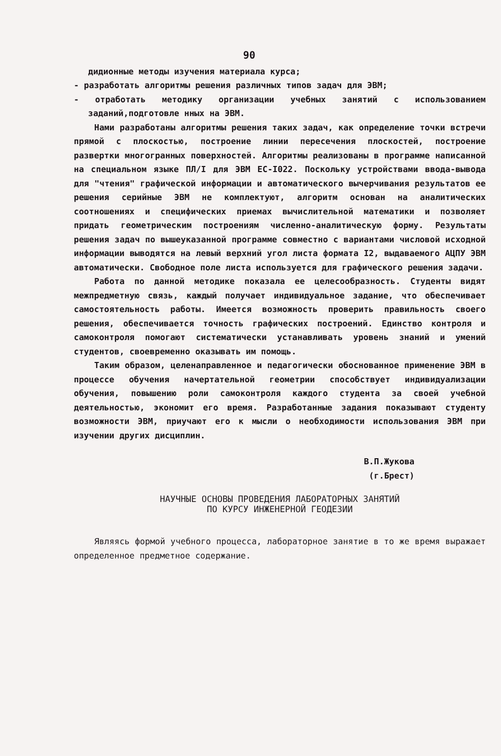90
дидионные методы изучения материала курса;
- разработать алгоритмы решения различных типов задач для ЭВМ;
- отработать методику организации учебных занятий с использованием заданий,подготовле нных на ЭВМ.
Нами разработаны алгоритмы решения таких задач, как определение точки встречи прямой с плоскостью, построение линии пересечения плоскостей, построение развертки многогранных поверхностей. Алгоритмы реализованы в программе написанной на специальном языке ПЛ/I для ЭВМ ЕС-I022. Поскольку устройствами ввода-вывода для "чтения" графической информации и автоматического вычерчивания результатов ее решения серийные ЭВМ не комплектуют, алгоритм основан на аналитических соотношениях и специфических приемах вычислительной математики и позволяет придать геометрическим построениям численно-аналитическую форму. Результаты решения задач по вышеуказанной программе совместно с вариантами числовой исходной информации выводятся на левый верхний угол листа формата I2, выдаваемого АЦПУ ЭВМ автоматически. Свободное поле листа используется для графического решения задачи.
Работа по данной методике показала ее целесообразность. Студенты видят межпредметную связь, каждый получает индивидуальное задание, что обеспечивает самостоятельность работы. Имеется возможность проверить правильность своего решения, обеспечивается точность графических построений. Единство контроля и самоконтроля помогают систематически устанавливать уровень знаний и умений студентов, своевременно оказывать им помощь.
Таким образом, целенаправленное и педагогически обоснованное применение ЭВМ в процессе обучения начертательной геометрии способствует индивидуализации обучения, повышению роли самоконтроля каждого студента за своей учебной деятельностью, экономит его время. Разработанные задания показывают студенту возможности ЭВМ, приучают его к мысли о необходимости использования ЭВМ при изучении других дисциплин.
В.П.Жукова
(г.Брест)
НАУЧНЫЕ ОСНОВЫ ПРОВЕДЕНИЯ ЛАБОРАТОРНЫХ ЗАНЯТИЙ
ПО КУРСУ ИНЖЕНЕРНОЙ ГЕОДЕЗИИ
Являясь формой учебного процесса, лабораторное занятие в то же время выражает определенное предметное содержание.